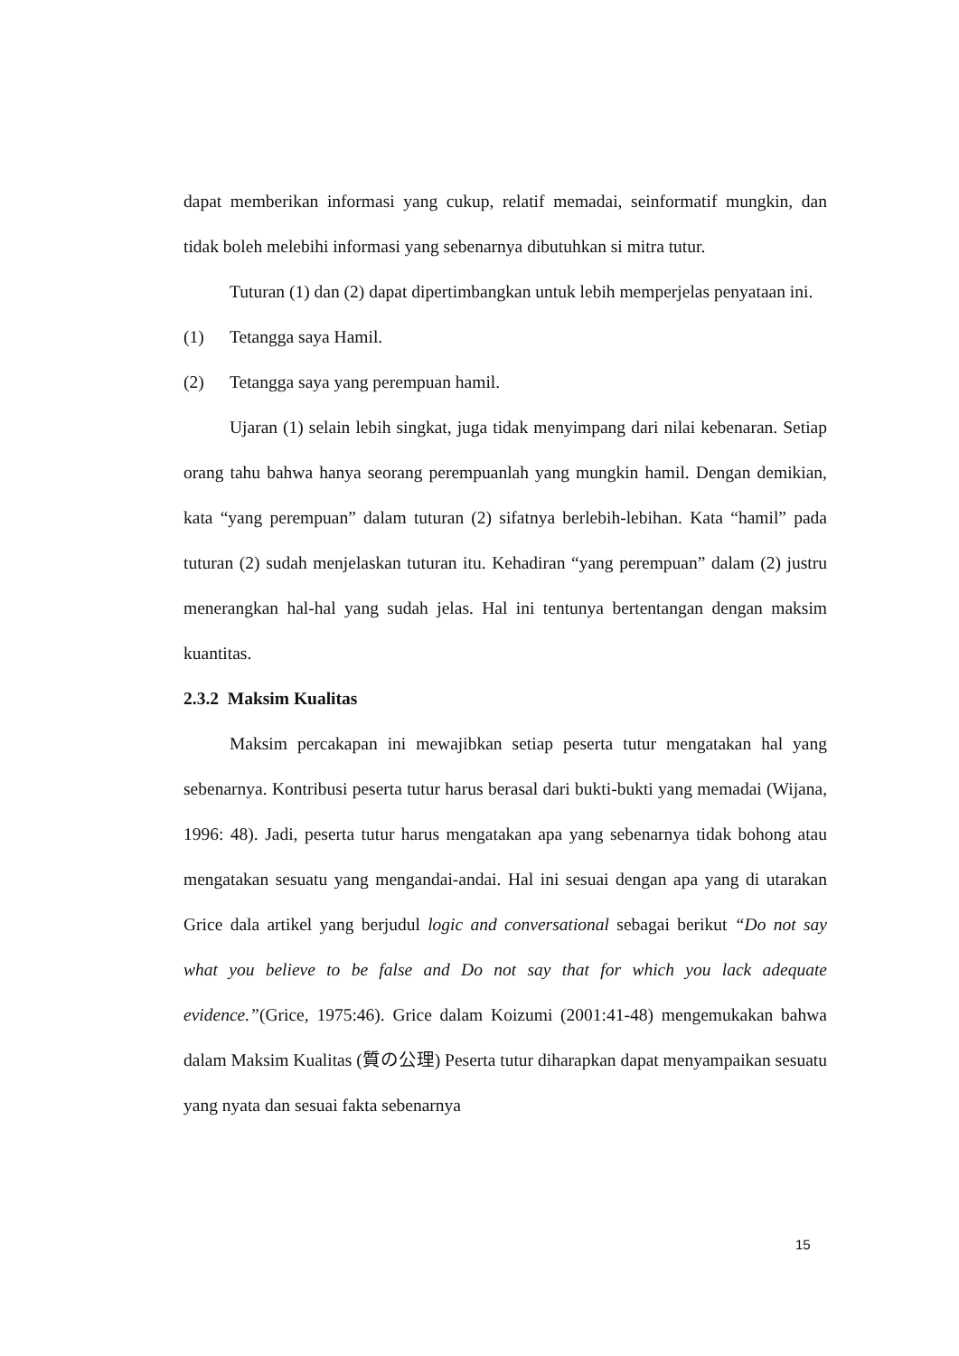dapat memberikan informasi yang cukup, relatif memadai, seinformatif mungkin, dan tidak boleh melebihi informasi yang sebenarnya dibutuhkan si mitra tutur.
Tuturan (1) dan (2) dapat dipertimbangkan untuk lebih memperjelas penyataan ini.
(1) Tetangga saya Hamil.
(2) Tetangga saya yang perempuan hamil.
Ujaran (1) selain lebih singkat, juga tidak menyimpang dari nilai kebenaran. Setiap orang tahu bahwa hanya seorang perempuanlah yang mungkin hamil. Dengan demikian, kata “yang perempuan” dalam tuturan (2) sifatnya berlebih-lebihan. Kata “hamil” pada tuturan (2) sudah menjelaskan tuturan itu. Kehadiran “yang perempuan” dalam (2) justru menerangkan hal-hal yang sudah jelas. Hal ini tentunya bertentangan dengan maksim kuantitas.
2.3.2 Maksim Kualitas
Maksim percakapan ini mewajibkan setiap peserta tutur mengatakan hal yang sebenarnya. Kontribusi peserta tutur harus berasal dari bukti-bukti yang memadai (Wijana, 1996: 48). Jadi, peserta tutur harus mengatakan apa yang sebenarnya tidak bohong atau mengatakan sesuatu yang mengandai-andai. Hal ini sesuai dengan apa yang di utarakan Grice dala artikel yang berjudul logic and conversational sebagai berikut “Do not say what you believe to be false and Do not say that for which you lack adequate evidence.”(Grice, 1975:46). Grice dalam Koizumi (2001:41-48) mengemukakan bahwa dalam Maksim Kualitas (質の公理) Peserta tutur diharapkan dapat menyampaikan sesuatu yang nyata dan sesuai fakta sebenarnya
15